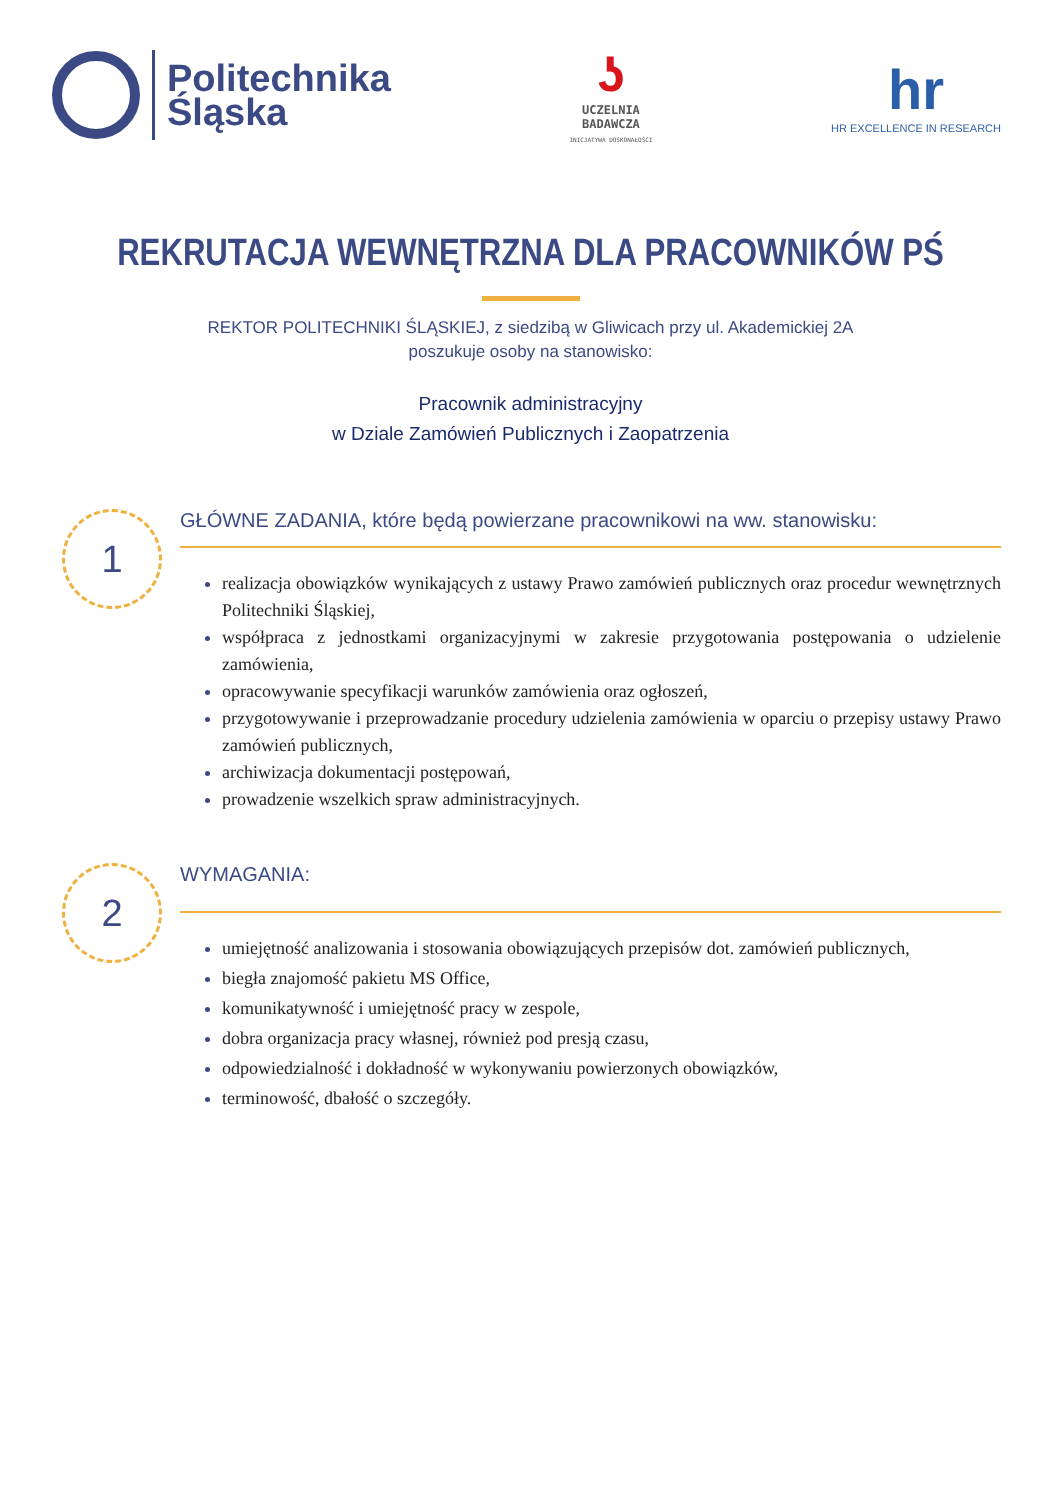Politechnika
Śląska
ʖ
UCZELNIA
BADAWCZA
INICJATYWA DOSKONAŁOŚCI
hr
HR EXCELLENCE IN RESEARCH
REKRUTACJA WEWNĘTRZNA DLA PRACOWNIKÓW PŚ
REKTOR POLITECHNIKI ŚLĄSKIEJ, z siedzibą w Gliwicach przy ul. Akademickiej 2A
poszukuje osoby na stanowisko:
Pracownik administracyjny
w Dziale Zamówień Publicznych i Zaopatrzenia
1
GŁÓWNE ZADANIA, które będą powierzane pracownikowi na ww. stanowisku:
realizacja obowiązków wynikających z ustawy Prawo zamówień publicznych oraz procedur wewnętrznych Politechniki Śląskiej,
współpraca z jednostkami organizacyjnymi w zakresie przygotowania postępowania o udzielenie zamówienia,
opracowywanie specyfikacji warunków zamówienia oraz ogłoszeń,
przygotowywanie i przeprowadzanie procedury udzielenia zamówienia w oparciu o przepisy ustawy Prawo zamówień publicznych,
archiwizacja dokumentacji postępowań,
prowadzenie wszelkich spraw administracyjnych.
2
WYMAGANIA:
umiejętność analizowania i stosowania obowiązujących przepisów dot. zamówień publicznych,
biegła znajomość pakietu MS Office,
komunikatywność i umiejętność pracy w zespole,
dobra organizacja pracy własnej, również pod presją czasu,
odpowiedzialność i dokładność w wykonywaniu powierzonych obowiązków,
terminowość, dbałość o szczegóły.